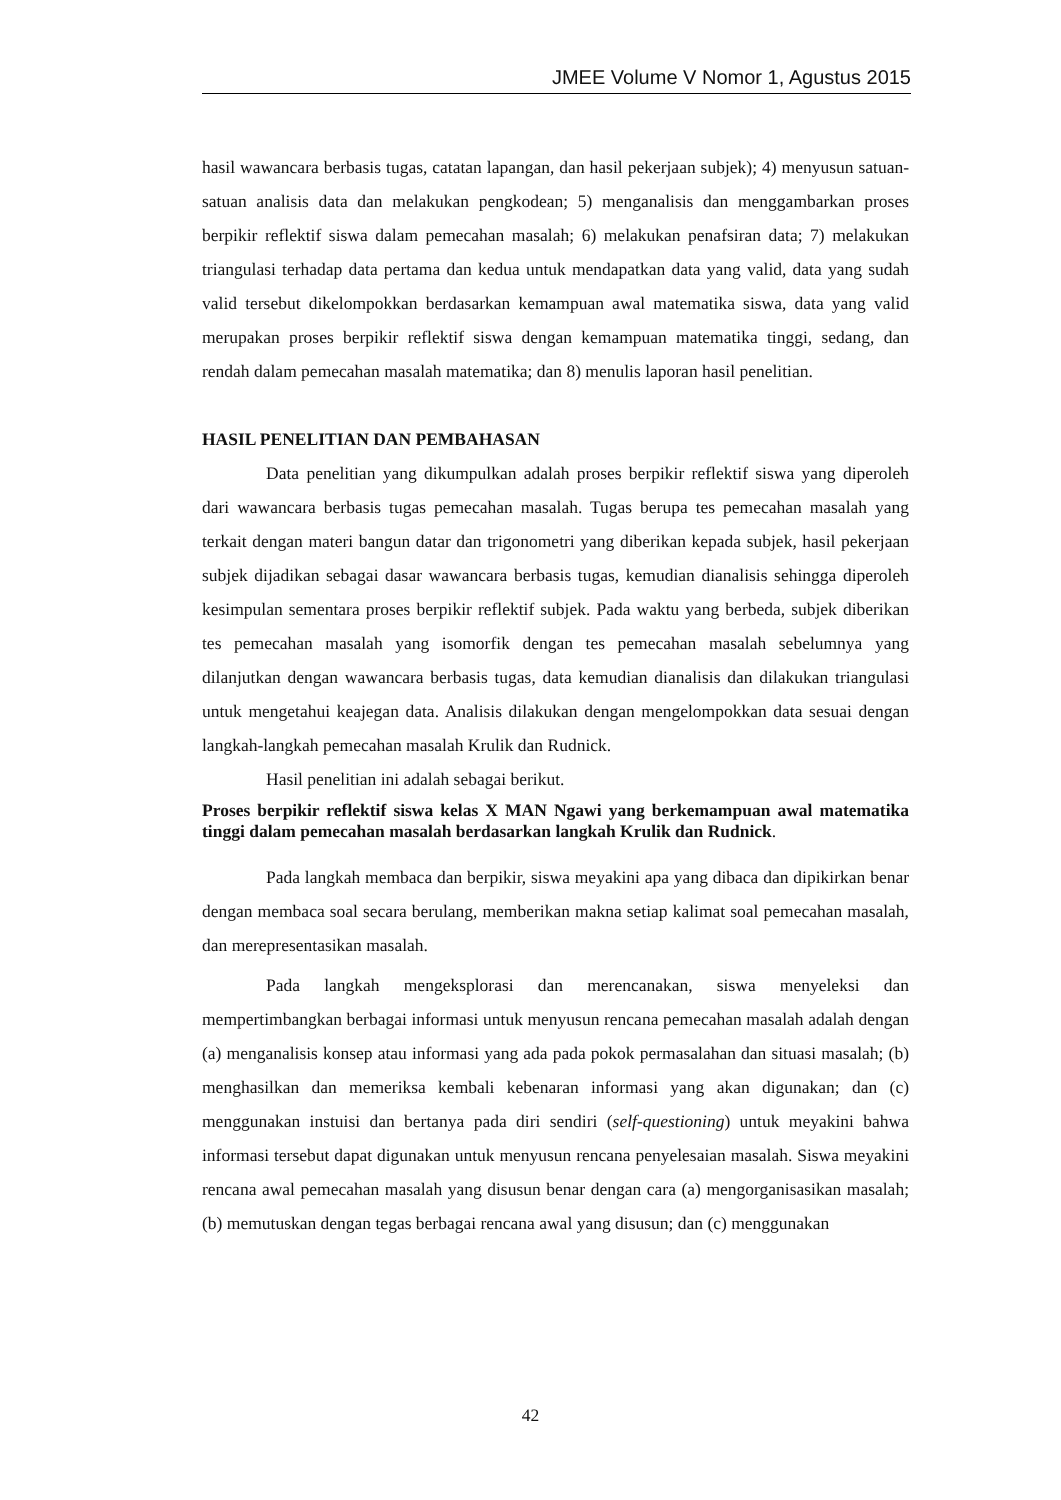JMEE Volume V Nomor 1, Agustus 2015
hasil wawancara berbasis tugas, catatan lapangan, dan hasil pekerjaan subjek); 4) menyusun satuan-satuan analisis data dan melakukan pengkodean; 5) menganalisis dan menggambarkan proses berpikir reflektif siswa dalam pemecahan masalah; 6) melakukan penafsiran data; 7) melakukan triangulasi terhadap data pertama dan kedua untuk mendapatkan data yang valid, data yang sudah valid tersebut dikelompokkan berdasarkan kemampuan awal matematika siswa, data yang valid merupakan proses berpikir reflektif siswa dengan kemampuan matematika tinggi, sedang, dan rendah dalam pemecahan masalah matematika; dan 8) menulis laporan hasil penelitian.
HASIL PENELITIAN DAN PEMBAHASAN
Data penelitian yang dikumpulkan adalah proses berpikir reflektif siswa yang diperoleh dari wawancara berbasis tugas pemecahan masalah. Tugas berupa tes pemecahan masalah yang terkait dengan materi bangun datar dan trigonometri yang diberikan kepada subjek, hasil pekerjaan subjek dijadikan sebagai dasar wawancara berbasis tugas, kemudian dianalisis sehingga diperoleh kesimpulan sementara proses berpikir reflektif subjek. Pada waktu yang berbeda, subjek diberikan tes pemecahan masalah yang isomorfik dengan tes pemecahan masalah sebelumnya yang dilanjutkan dengan wawancara berbasis tugas, data kemudian dianalisis dan dilakukan triangulasi untuk mengetahui keajegan data. Analisis dilakukan dengan mengelompokkan data sesuai dengan langkah-langkah pemecahan masalah Krulik dan Rudnick.
Hasil penelitian ini adalah sebagai berikut.
Proses berpikir reflektif siswa kelas X MAN Ngawi yang berkemampuan awal matematika tinggi dalam pemecahan masalah berdasarkan langkah Krulik dan Rudnick.
Pada langkah membaca dan berpikir, siswa meyakini apa yang dibaca dan dipikirkan benar dengan membaca soal secara berulang, memberikan makna setiap kalimat soal pemecahan masalah, dan merepresentasikan masalah.
Pada langkah mengeksplorasi dan merencanakan, siswa menyeleksi dan mempertimbangkan berbagai informasi untuk menyusun rencana pemecahan masalah adalah dengan (a) menganalisis konsep atau informasi yang ada pada pokok permasalahan dan situasi masalah; (b) menghasilkan dan memeriksa kembali kebenaran informasi yang akan digunakan; dan (c) menggunakan instuisi dan bertanya pada diri sendiri (self-questioning) untuk meyakini bahwa informasi tersebut dapat digunakan untuk menyusun rencana penyelesaian masalah. Siswa meyakini rencana awal pemecahan masalah yang disusun benar dengan cara (a) mengorganisasikan masalah; (b) memutuskan dengan tegas berbagai rencana awal yang disusun; dan (c) menggunakan
42